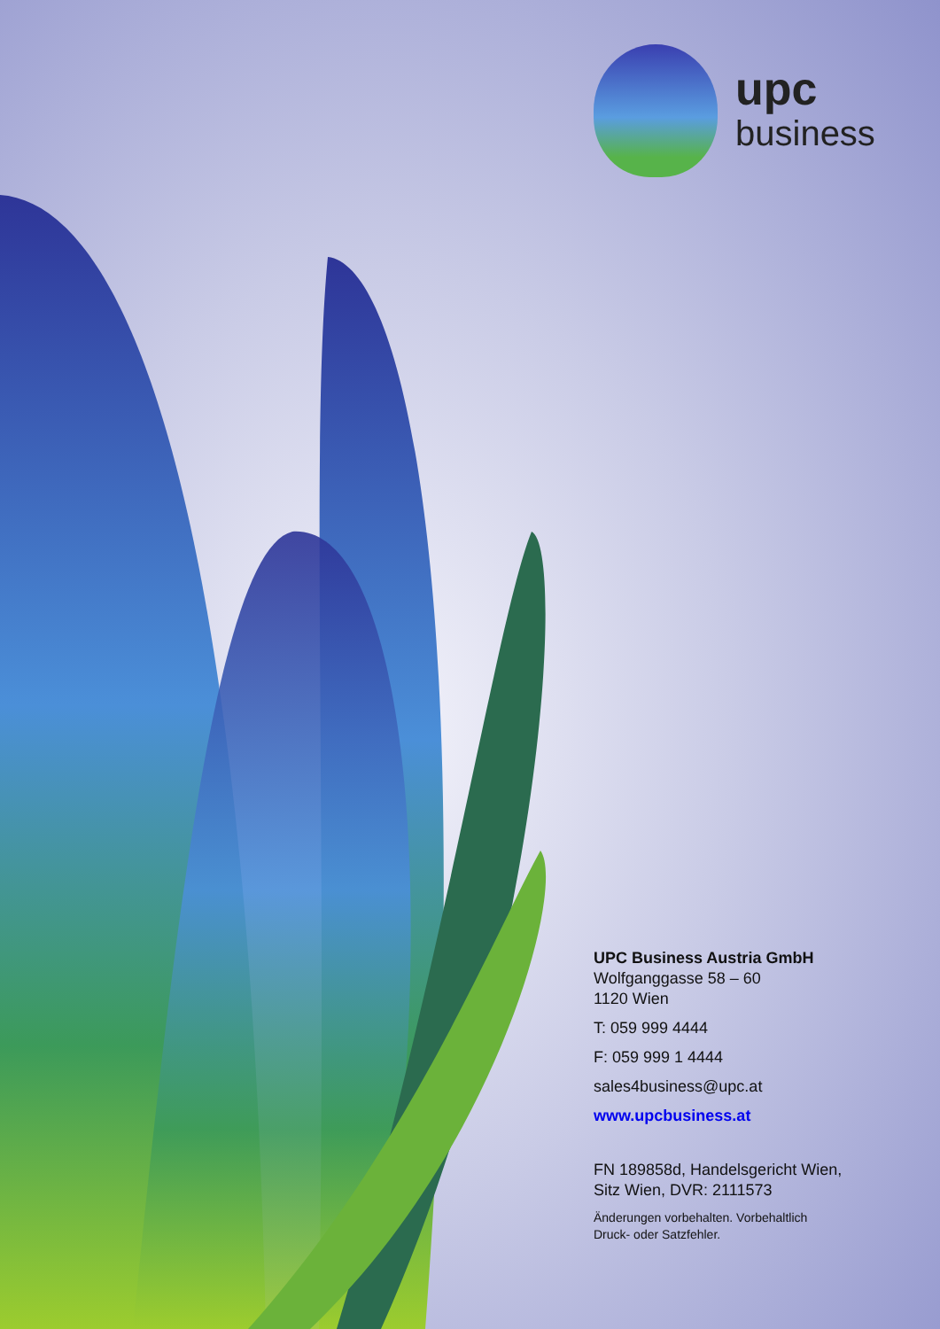upc
business
UPC Business Austria GmbH
Wolfganggasse 58 – 60
1120 Wien
T: 059 999 4444
F: 059 999 1 4444
sales4business@upc.at
www.upcbusiness.at
FN 189858d, Handelsgericht Wien,
Sitz Wien, DVR: 2111573
Änderungen vorbehalten. Vorbehaltlich
Druck- oder Satzfehler.